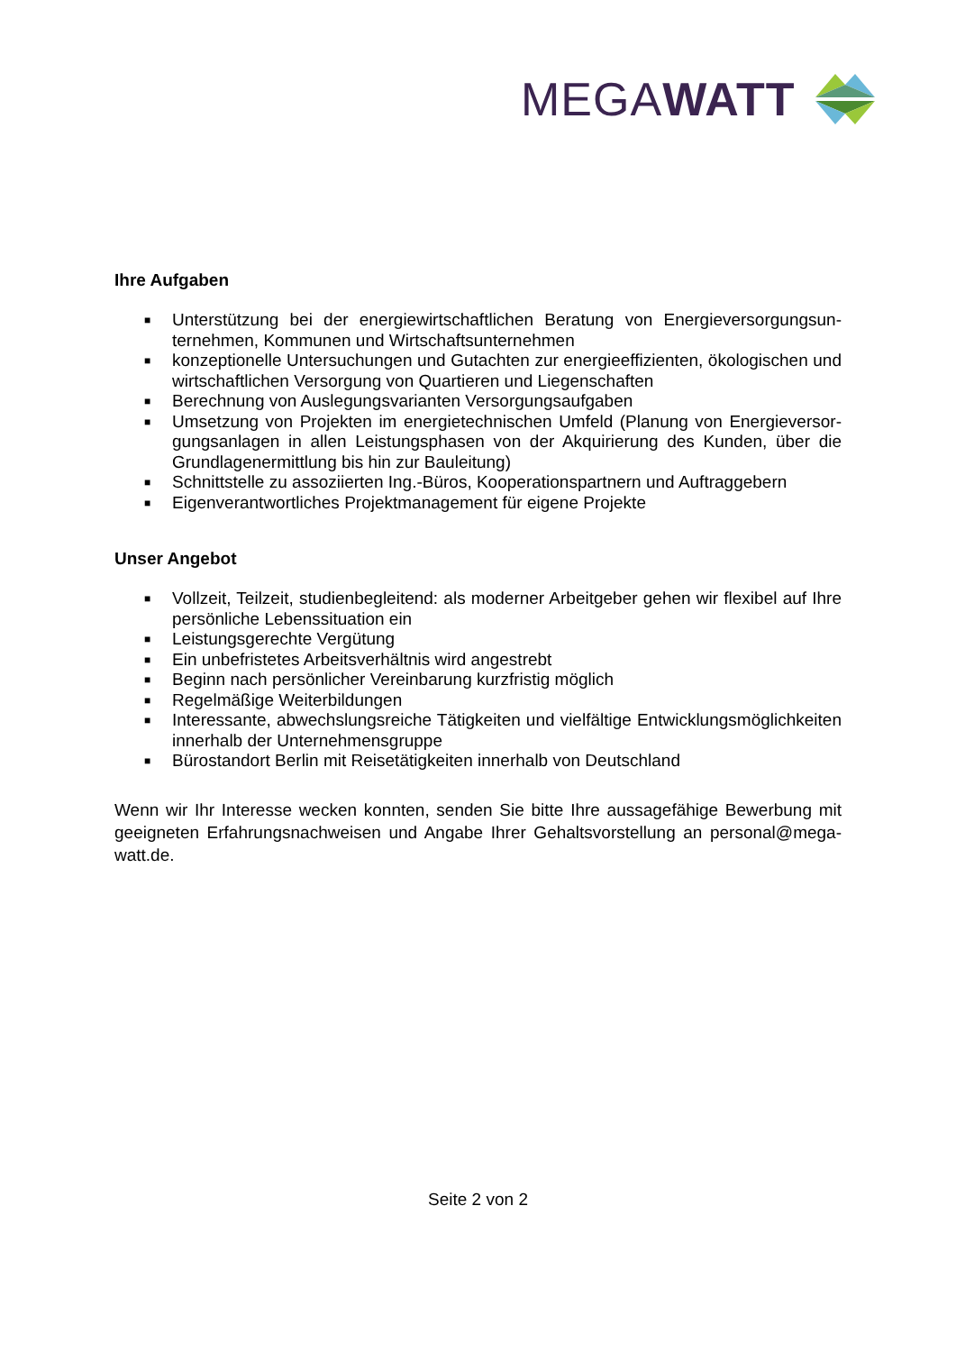MEGAWATT
Ihre Aufgaben
■ Unterstützung bei der energiewirtschaftlichen Beratung von Energieversorgungsun­ternehmen, Kommunen und Wirtschaftsunternehmen
■ konzeptionelle Untersuchungen und Gutachten zur energieeffizienten, ökologischen und wirtschaftlichen Versorgung von Quartieren und Liegenschaften
■ Berechnung von Auslegungsvarianten Versorgungsaufgaben
■ Umsetzung von Projekten im energietechnischen Umfeld (Planung von Energieversor­gungsanlagen in allen Leistungsphasen von der Akquirierung des Kunden, über die Grundlagenermittlung bis hin zur Bauleitung)
■ Schnittstelle zu assoziierten Ing.-Büros, Kooperationspartnern und Auftraggebern
■ Eigenverantwortliches Projektmanagement für eigene Projekte
Unser Angebot
■ Vollzeit, Teilzeit, studienbegleitend: als moderner Arbeitgeber gehen wir flexibel auf Ihre persönliche Lebenssituation ein
■ Leistungsgerechte Vergütung
■ Ein unbefristetes Arbeitsverhältnis wird angestrebt
■ Beginn nach persönlicher Vereinbarung kurzfristig möglich
■ Regelmäßige Weiterbildungen
■ Interessante, abwechslungsreiche Tätigkeiten und vielfältige Entwicklungsmöglichkei­ten innerhalb der Unternehmensgruppe
■ Bürostandort Berlin mit Reisetätigkeiten innerhalb von Deutschland
Wenn wir Ihr Interesse wecken konnten, senden Sie bitte Ihre aussagefähige Bewerbung mit geeigneten Erfahrungsnachweisen und Angabe Ihrer Gehaltsvorstellung an personal@mega­watt.de.
Seite 2 von 2